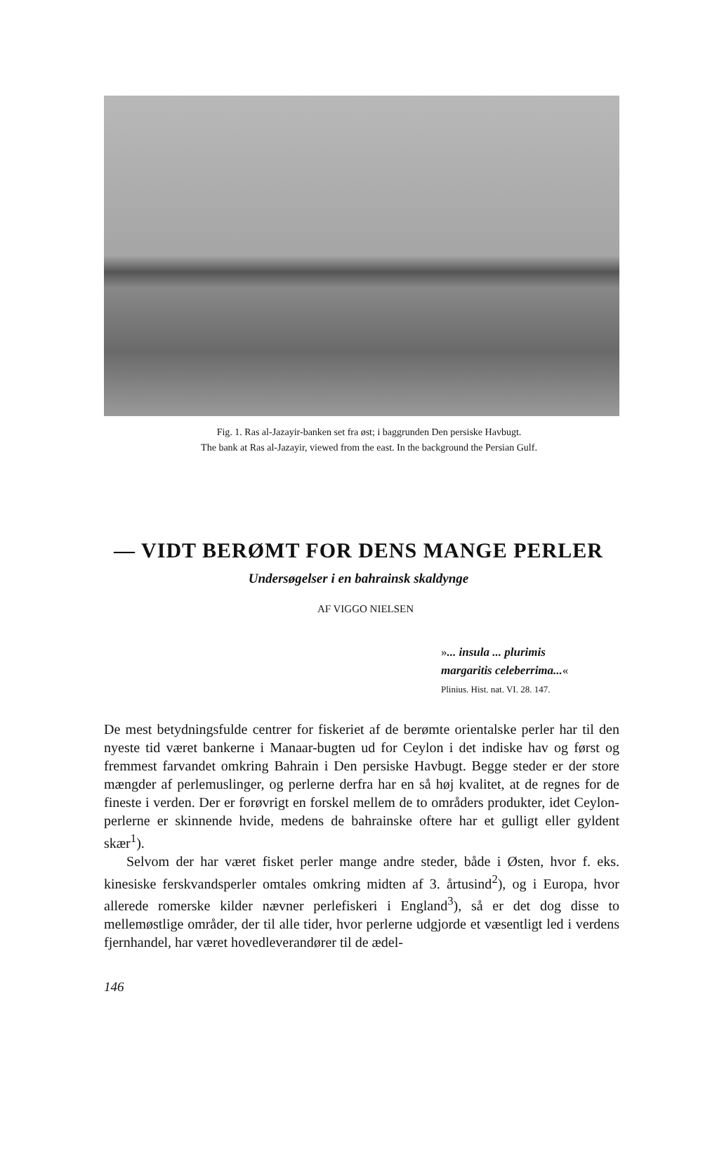Fig. 1. Ras al-Jazayir-banken set fra øst; i baggrunden Den persiske Havbugt.
The bank at Ras al-Jazayir, viewed from the east. In the background the Persian Gulf.
— VIDT BERØMT FOR DENS MANGE PERLER
Undersøgelser i en bahrainsk skaldynge
AF VIGGO NIELSEN
»... insula ... plurimis
margaritis celeberrima...«
Plinius. Hist. nat. VI. 28. 147.
De mest betydningsfulde centrer for fiskeriet af de berømte orientalske perler har til den nyeste tid været bankerne i Manaar-bugten ud for Ceylon i det indiske hav og først og fremmest farvandet omkring Bahrain i Den persiske Havbugt. Begge steder er der store mængder af perlemuslinger, og perlerne derfra har en så høj kvalitet, at de regnes for de fineste i verden. Der er forøvrigt en forskel mellem de to områders produkter, idet Ceylon-perlerne er skinnende hvide, medens de bahrainske oftere har et gulligt eller gyldent skær<sup>1</sup>).
Selvom der har været fisket perler mange andre steder, både i Østen, hvor f. eks. kinesiske ferskvandsperler omtales omkring midten af 3. årtusind<sup>2</sup>), og i Europa, hvor allerede romerske kilder nævner perlefiskeri i England<sup>3</sup>), så er det dog disse to mellemøstlige områder, der til alle tider, hvor perlerne udgjorde et væsentligt led i verdens fjernhandel, har været hovedleverandører til de ædel-
146